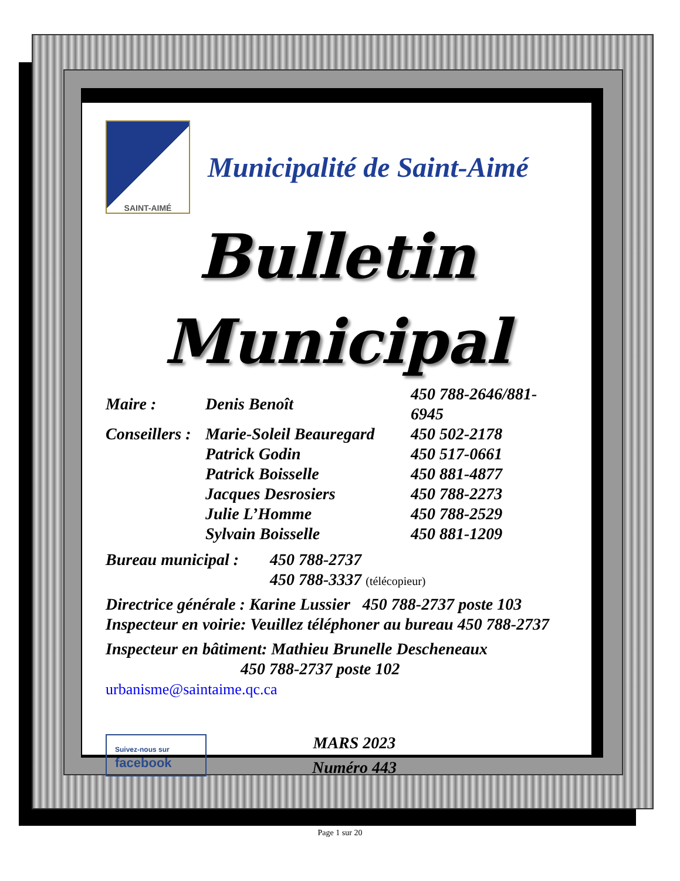SAINT-AIMÉ
Municipalité de Saint-Aimé
Bulletin
Municipal
| Maire : | Denis Benoît | 450 788-2646/881-6945 |
| Conseillers : | Marie-Soleil Beauregard | 450 502-2178 |
| | Patrick Godin | 450 517-0661 |
| | Patrick Boisselle | 450 881-4877 |
| | Jacques Desrosiers | 450 788-2273 |
| | Julie L’Homme | 450 788-2529 |
| | Sylvain Boisselle | 450 881-1209 |
| Bureau municipal : | 450 788-2737 |
| | 450 788-3337 (télécopieur) |
Directrice générale : Karine Lussier 450 788-2737 poste 103
Inspecteur en voirie: Veuillez téléphoner au bureau 450 788-2737
Inspecteur en bâtiment: Mathieu Brunelle Descheneaux
450 788-2737 poste 102 urbanisme@saintaime.qc.ca
Suivez-nous sur
facebook
MARS 2023
Numéro 443
Page 1 sur 20